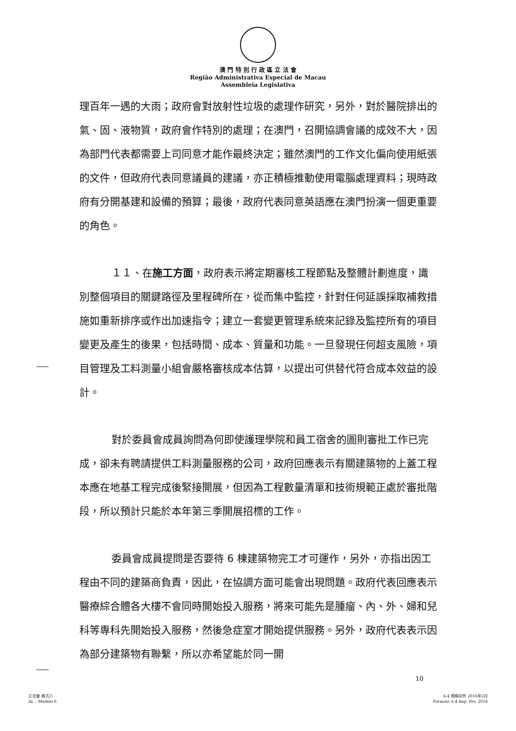澳 門 特 別 行 政 區 立 法 會
Região Administrativa Especial de Macau
Assembleia Legislativa
理百年一遇的大雨；政府會對放射性垃圾的處理作研究，另外，對於醫院排出的氣、固、液物質，政府會作特別的處理；在澳門，召開協調會議的成效不大，因為部門代表都需要上司同意才能作最終決定；雖然澳門的工作文化偏向使用紙張的文件，但政府代表同意議員的建議，亦正積極推動使用電腦處理資料；現時政府有分開基建和設備的預算；最後，政府代表同意英語應在澳門扮演一個更重要的角色。
１１、在施工方面，政府表示將定期審核工程節點及整體計劃進度，識別整個項目的關鍵路徑及里程碑所在，從而集中監控，針對任何延誤採取補救措施如重新排序或作出加速指令；建立一套變更管理系統來記錄及監控所有的項目變更及產生的後果，包括時間、成本、質量和功能。一旦發現任何超支風險，項目管理及工料測量小組會嚴格審核成本估算，以提出可供替代符合成本效益的設計。
對於委員會成員詢問為何即使護理學院和員工宿舍的圖則審批工作已完成，卻未有聘請提供工料測量服務的公司，政府回應表示有關建築物的上蓋工程本應在地基工程完成後緊接開展，但因為工程數量清單和技術規範正處於審批階段，所以預計只能於本年第三季開展招標的工作。
委員會成員提問是否要待 6 棟建築物完工才可運作，另外，亦指出因工程由不同的建築商負責，因此，在協調方面可能會出現問題。政府代表回應表示醫療綜合體各大樓不會同時開始投入服務，將來可能先是腫瘤、內、外、婦和兒科等專科先開始投入服務，然後急症室才開始提供服務。另外，政府代表表示因為部分建築物有聯繫，所以亦希望能於同一開
10
立法會 格式六
AL – Modelo 6
A-4 規格印件 2016年2月
Formato A-4 Imp. Fev. 2016